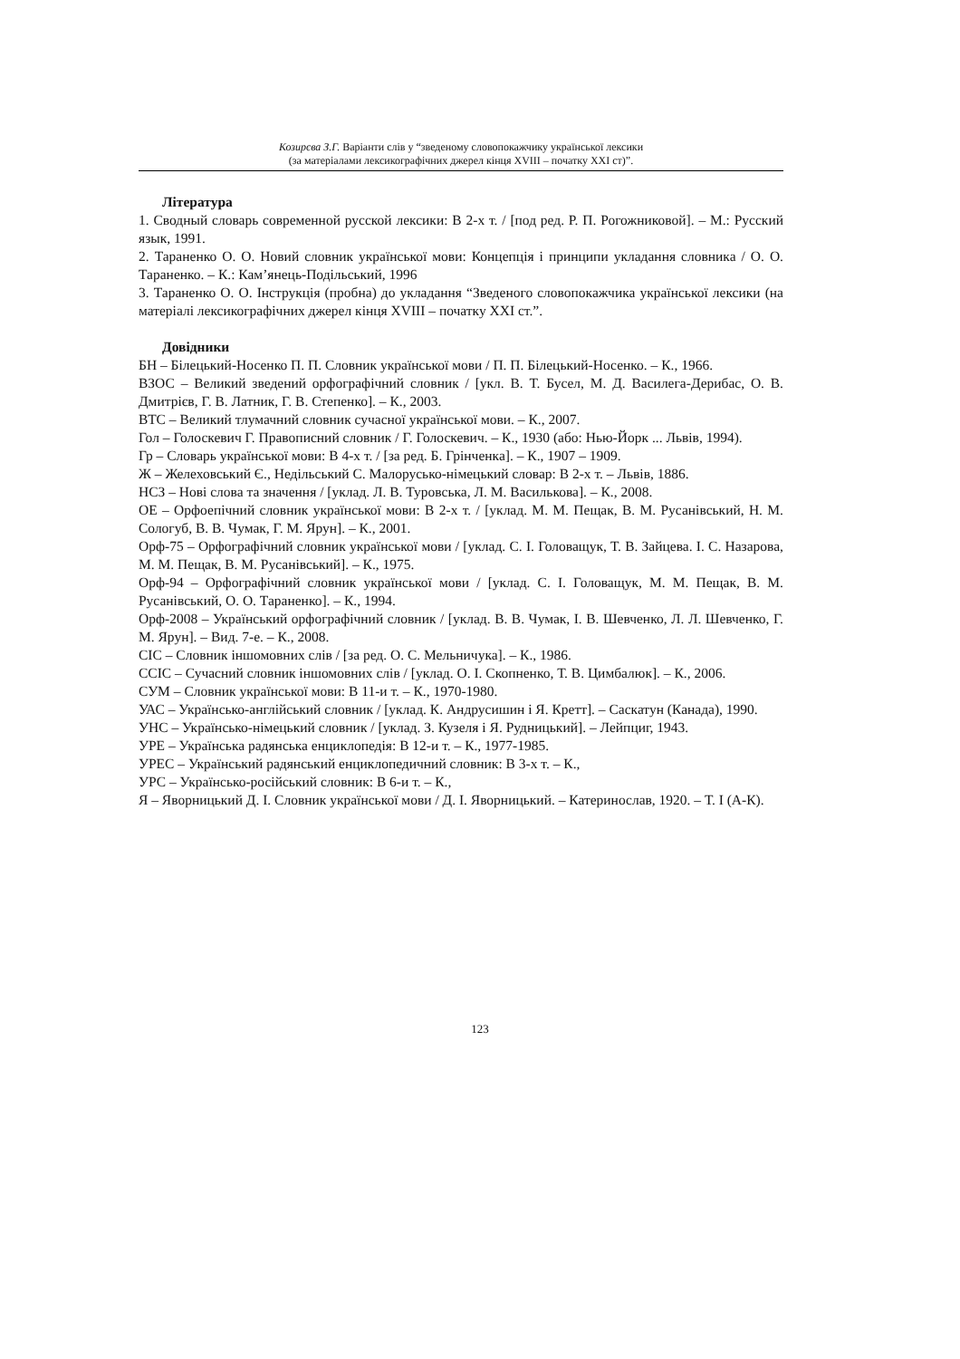Козирєва З.Г. Варіанти слів у “зведеному словопокажчику української лексики
(за матеріалами лексикографічних джерел кінця XVIII – початку XXI ст)”.
Література
1. Сводный словарь современной русской лексики: В 2-х т. / [под ред. Р. П. Рогожниковой]. – М.: Русский язык, 1991.
2. Тараненко О. О. Новий словник української мови: Концепція і принципи укладання словника / О. О. Тараненко. – К.: Кам’янець-Подільський, 1996
3. Тараненко О. О. Інструкція (пробна) до укладання “Зведеного словопокажчика української лексики (на матеріалі лексикографічних джерел кінця XVIII – початку XXI ст.”.
Довідники
БН – Білецький-Носенко П. П. Словник української мови / П. П. Білецький-Носенко. – К., 1966.
ВЗОС – Великий зведений орфографічний словник / [укл. В. Т. Бусел, М. Д. Василега-Дерибас, О. В. Дмитрієв, Г. В. Латник, Г. В. Степенко]. – К., 2003.
ВТС – Великий тлумачний словник сучасної української мови. – К., 2007.
Гол – Голоскевич Г. Правописний словник / Г. Голоскевич. – К., 1930 (або: Нью-Йорк ... Львів, 1994).
Гр – Словарь української мови: В 4-х т. / [за ред. Б. Грінченка]. – К., 1907 – 1909.
Ж – Желеховський Є., Недільський С. Малорусько-німецький словар: В 2-х т. – Львів, 1886.
НСЗ – Нові слова та значення / [уклад. Л. В. Туровська, Л. М. Василькова]. – К., 2008.
ОЕ – Орфоепічний словник української мови: В 2-х т. / [уклад. М. М. Пещак, В. М. Русанівський, Н. М. Сологуб, В. В. Чумак, Г. М. Ярун]. – К., 2001.
Орф-75 – Орфографічний словник української мови / [уклад. С. І. Головащук, Т. В. Зайцева. І. С. Назарова, М. М. Пещак, В. М. Русанівський]. – К., 1975.
Орф-94 – Орфографічний словник української мови / [уклад. С. І. Головащук, М. М. Пещак, В. М. Русанівський, О. О. Тараненко]. – К., 1994.
Орф-2008 – Український орфографічний словник / [уклад. В. В. Чумак, І. В. Шевченко, Л. Л. Шевченко, Г. М. Ярун]. – Вид. 7-е. – К., 2008.
СІС – Словник іншомовних слів / [за ред. О. С. Мельничука]. – К., 1986.
ССІС – Сучасний словник іншомовних слів / [уклад. О. І. Скопненко, Т. В. Цимбалюк]. – К., 2006.
СУМ – Словник української мови: В 11-и т. – К., 1970-1980.
УАС – Українсько-англійський словник / [уклад. К. Андрусишин і Я. Кретт]. – Саскатун (Канада), 1990.
УНС – Українсько-німецький словник / [уклад. З. Кузеля і Я. Рудницький]. – Лейпциг, 1943.
УРЕ – Українська радянська енциклопедія: В 12-и т. – К., 1977-1985.
УРЕС – Український радянський енциклопедичний словник: В 3-х т. – К.,
УРС – Українсько-російський словник: В 6-и т. – К.,
Я – Яворницький Д. І. Словник української мови / Д. І. Яворницький. – Катеринослав, 1920. – Т. І (А-К).
123